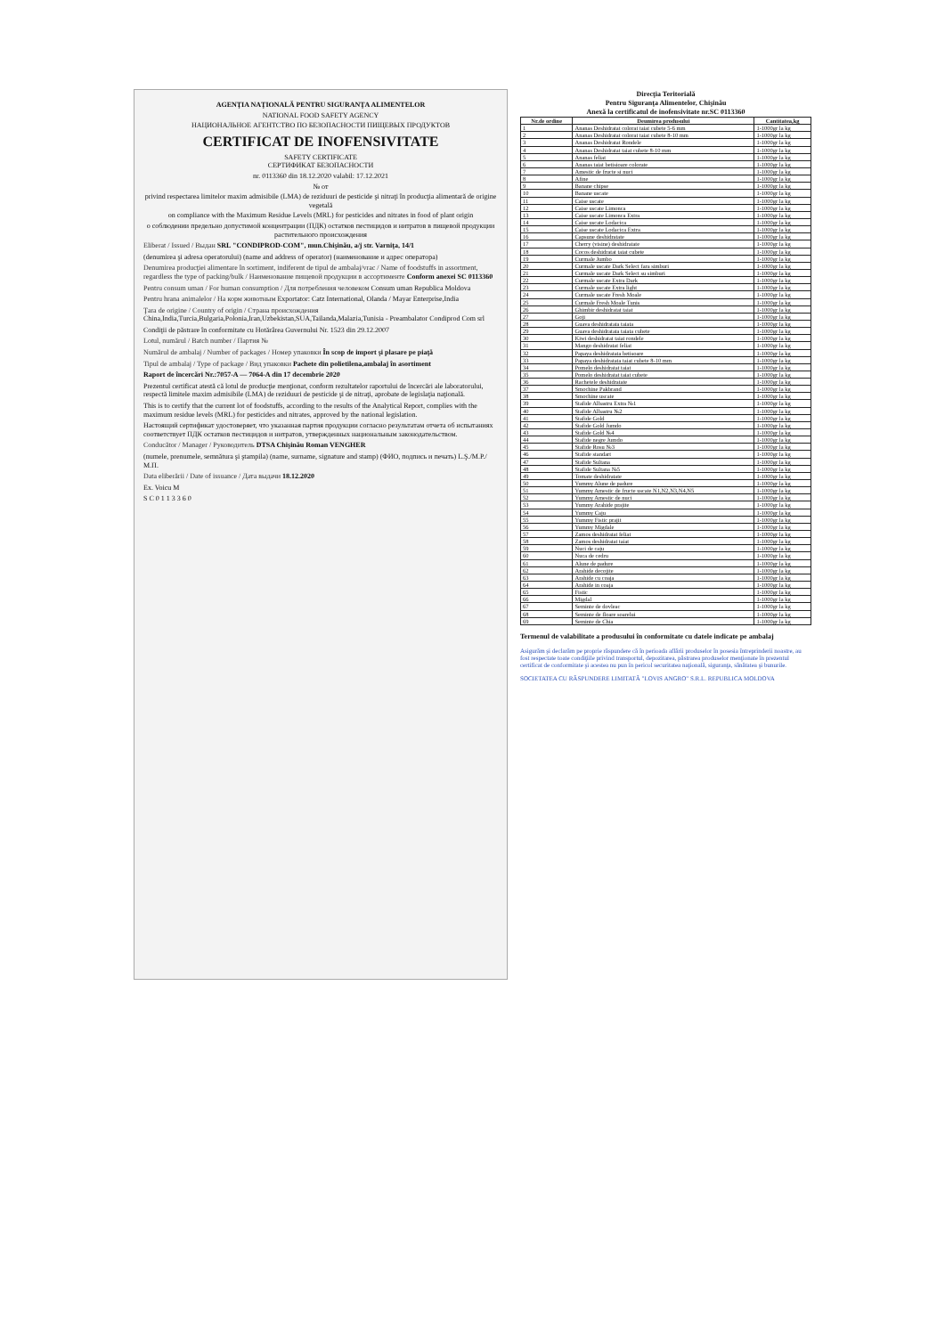AGENŢIA NAŢIONALĂ PENTRU SIGURANŢA ALIMENTELOR
NATIONAL FOOD SAFETY AGENCY
НАЦИОНАЛЬНОЕ АГЕНТСТВО ПО БЕЗОПАСНОСТИ ПИЩЕВЫХ ПРОДУКТОВ
CERTIFICAT DE INOFENSIVITATE
SAFETY CERTIFICATE
СЕРТИФИКАТ БЕЗОПАСНОСТИ
nr. 0113360 din 18.12.2020 valabil: 17.12.2021
№ от
privind respectarea limitelor maxim admisibile (LMA) de reziduuri de pesticide şi nitraţi în producţia alimentară de origine vegetală
on compliance with the Maximum Residue Levels (MRL) for pesticides and nitrates in food of plant origin
о соблюдении предельно допустимой концентрации (ПДК) остатков пестицидов и нитратов в пищевой продукции растительного происхождения
Eliberat / Issued / Выдан SRL "CONDIPROD-COM", mun.Chişinău, a/j str. Varniţa, 14/1
(denumirea şi adresa operatorului) (name and address of operator) (наименование и адрес оператора)
Denumirea producţiei alimentare în sortiment, indiferent de tipul de ambalaj/vrac / Name of foodstuffs in assortment, regardless the type of packing/bulk / Наименование пищевой продукции в ассортименте Conform anexei SC 0113360
Pentru consum uman / For human consumption / Для потребления человеком Consum uman Republica Moldova
Pentru hrana animalelor / На корм животным Exportator: Catz International, Olanda / Mayar Enterprise,India
Ţara de origine / Country of origin / Страна происхождения China,India,Turcia,Bulgaria,Polonia,Iran,Uzbekistan,SUA,Tailanda,Malazia,Tunisia - Preambalator Condiprod Com srl
Condiţii de păstrare în conformitate cu Hotărârea Guvernului Nr. 1523 din 29.12.2007
Lotul, numărul / Batch number / Партия №
Numărul de ambalaj / Number of packages / Номер упаковки În scop de import şi plasare pe piaţă
Tipul de ambalaj / Type of package / Вид упаковки Pachete din polietilena,ambalaj în asortiment
Raport de încercări Nr.:7057-A — 7064-A din 17 decembrie 2020
Prezentul certificat atestă că lotul de producţie menţionat, conform rezultatelor raportului de încercări ale laboratorului, respectă limitele maxim admisibile (LMA) de reziduuri de pesticide şi de nitraţi, aprobate de legislaţia naţională.
This is to certify that the current lot of foodstuffs, according to the results of the Analytical Report, complies with the maximum residue levels (MRL) for pesticides and nitrates, approved by the national legislation.
Настоящий сертификат удостоверяет, что указанная партия продукции согласно результатам отчета об испытаниях соответствует ПДК остатков пестицидов и нитратов, утвержденных национальным законодательством.
Conducător / Manager / Руководитель DTSA Chişinău Roman VENGHER
(numele, prenumele, semnătura şi ştampila) (name, surname, signature and stamp) (ФИО, подпись и печать) L.Ş./M.P./М.П.
Data eliberării / Date of issuance / Дата выдачи 18.12.2020
Ex. Voicu M
S C 0 1 1 3 3 6 0
Direcţia Teritorială
Pentru Siguranţa Alimentelor, Chişinău
Anexă la certificatul de inofensivitate nr.SC 0113360
| Nr.de ordine | Deumirea produsului | Cantitatea,kg |
| --- | --- | --- |
| 1 | Ananas Deshidratat colorat taiat cubete 5-6 mm | 1-1000gr la kg |
| 2 | Ananas Deshidratat colorat taiat cubete 8-10 mm | 1-1000gr la kg |
| 3 | Ananas Deshidratat Rondele | 1-1000gr la kg |
| 4 | Ananas Deshidratat taiat cubete 8-10 mm | 1-1000gr la kg |
| 5 | Ananas feliat | 1-1000gr la kg |
| 6 | Ananas taiat betisioare colorate | 1-1000gr la kg |
| 7 | Amestic de fructe si nuci | 1-1000gr la kg |
| 8 | Afine | 1-1000gr la kg |
| 9 | Banane chipse | 1-1000gr la kg |
| 10 | Banane uscate | 1-1000gr la kg |
| 11 | Caise uscate | 1-1000gr la kg |
| 12 | Caise uscate Limonca | 1-1000gr la kg |
| 13 | Caise uscate Limonca Extra | 1-1000gr la kg |
| 14 | Caise uscate Lodacica | 1-1000gr la kg |
| 15 | Caise uscate Lodacica Extra | 1-1000gr la kg |
| 16 | Capsune deshidratate | 1-1000gr la kg |
| 17 | Cherry (visine) deshidratate | 1-1000gr la kg |
| 18 | Cocos deshidratat taiat cubete | 1-1000gr la kg |
| 19 | Curmale Jumbo | 1-1000gr la kg |
| 20 | Curmale uscate Dark Select fara simburi | 1-1000gr la kg |
| 21 | Curmale uscate Dark Select su simburi | 1-1000gr la kg |
| 22 | Curmale uscate Extra Dark | 1-1000gr la kg |
| 23 | Curmale uscate Extra light | 1-1000gr la kg |
| 24 | Curmale uscate Fresh Moale | 1-1000gr la kg |
| 25 | Curmale Fresh Moale Tunis | 1-1000gr la kg |
| 26 | Ghimbir deshidratat taiat | 1-1000gr la kg |
| 27 | Goji | 1-1000gr la kg |
| 28 | Guava deshidratata taiata | 1-1000gr la kg |
| 29 | Guava deshidratata taiata cubete | 1-1000gr la kg |
| 30 | Kiwi deshidratat taiat rondele | 1-1000gr la kg |
| 31 | Mango deshidratat feliat | 1-1000gr la kg |
| 32 | Papaya deshidratata betisoare | 1-1000gr la kg |
| 33 | Papaya deshidratata taiat cubete 8-10 mm | 1-1000gr la kg |
| 34 | Pomelo deshidratat taiat | 1-1000gr la kg |
| 35 | Pomelo deshidratat taiat cubete | 1-1000gr la kg |
| 36 | Rachetele deshidratate | 1-1000gr la kg |
| 37 | Smochine Pakbrand | 1-1000gr la kg |
| 38 | Smochine uscate | 1-1000gr la kg |
| 39 | Stafide Albastru Extra №1 | 1-1000gr la kg |
| 40 | Stafide Albastru №2 | 1-1000gr la kg |
| 41 | Stafide Gold | 1-1000gr la kg |
| 42 | Stafide Gold Jumdo | 1-1000gr la kg |
| 43 | Stafide Gold №4 | 1-1000gr la kg |
| 44 | Stafide negre Jumdo | 1-1000gr la kg |
| 45 | Stafide Rosu №3 | 1-1000gr la kg |
| 46 | Stafide standart | 1-1000gr la kg |
| 47 | Stafide Sultana | 1-1000gr la kg |
| 48 | Stafide Sultana №5 | 1-1000gr la kg |
| 49 | Tomate deshidratate | 1-1000gr la kg |
| 50 | Yummy Alune de padure | 1-1000gr la kg |
| 51 | Yummy Amestic de fructe uscate N1,N2,N3,N4,N5 | 1-1000gr la kg |
| 52 | Yummy Amestic de nuci | 1-1000gr la kg |
| 53 | Yummy Arahide prajite | 1-1000gr la kg |
| 54 | Yummy Caju | 1-1000gr la kg |
| 55 | Yummy Fistic prajit | 1-1000gr la kg |
| 56 | Yummy Migdale | 1-1000gr la kg |
| 57 | Zamos deshidratat feliat | 1-1000gr la kg |
| 58 | Zamos deshidratat taiat | 1-1000gr la kg |
| 59 | Nuci de caju | 1-1000gr la kg |
| 60 | Nuca de cedru | 1-1000gr la kg |
| 61 | Alune de padure | 1-1000gr la kg |
| 62 | Arahide decojite | 1-1000gr la kg |
| 63 | Arahide cu coaja | 1-1000gr la kg |
| 64 | Arahide in coaja | 1-1000gr la kg |
| 65 | Fistic | 1-1000gr la kg |
| 66 | Migdal | 1-1000gr la kg |
| 67 | Seminte de dovleac | 1-1000gr la kg |
| 68 | Seminte de floare soarelui | 1-1000gr la kg |
| 69 | Seminte de Chia | 1-1000gr la kg |
Termenul de valabilitate a produsului în conformitate cu datele indicate pe ambalaj
Asigurăm şi declarăm pe proprie răspundere că în perioada aflării produselor în posesia întreprinderii noastre, au fost respectate toate condiţiile privind transportul, depozitarea, păstrarea produselor menţionate în prezentul certificat de conformitate şi acestea nu pun în pericol securitatea naţională, siguranţa, sănătatea şi bunurile.
SOCIETATEA CU RĂSPUNDERE LIMITATĂ "LOVIS ANGRO" S.R.L. REPUBLICA MOLDOVA